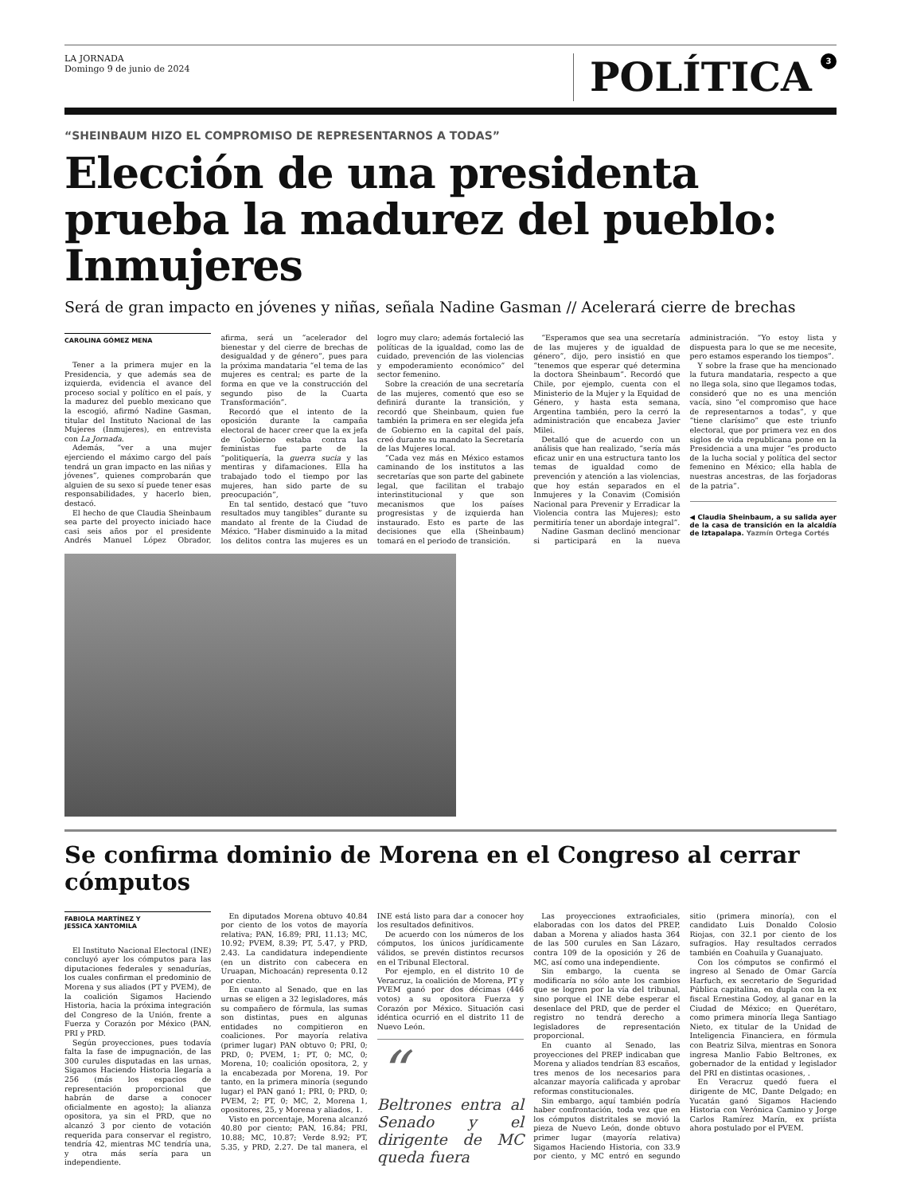LA JORNADA
Domingo 9 de junio de 2024
POLÍTICA
3
“SHEINBAUM HIZO EL COMPROMISO DE REPRESENTARNOS A TODAS”
Elección de una presidenta prueba la madurez del pueblo: Inmujeres
Será de gran impacto en jóvenes y niñas, señala Nadine Gasman // Acelerará cierre de brechas
CAROLINA GÓMEZ MENA
Tener a la primera mujer en la Presidencia, y que además sea de izquierda, evidencia el avance del proceso social y político en el país, y la madurez del pueblo mexicano que la escogió, afirmó Nadine Gasman, titular del Instituto Nacional de las Mujeres (Inmujeres), en entrevista con La Jornada.
Además, “ver a una mujer ejerciendo el máximo cargo del país tendrá un gran impacto en las niñas y jóvenes”, quienes comprobarán que alguien de su sexo sí puede tener esas responsabilidades, y hacerlo bien, destacó.
El hecho de que Claudia Sheinbaum sea parte del proyecto iniciado hace casi seis años por el presidente Andrés Manuel López Obrador, afirma, será un “acelerador del bienestar y del cierre de brechas de desigualdad y de género”, pues para la próxima mandataria “el tema de las mujeres es central; es parte de la forma en que ve la construcción del segundo piso de la Cuarta Transformación”.
Recordó que el intento de la oposición durante la campaña electoral de hacer creer que la ex jefa de Gobierno estaba contra las feministas fue parte de la “politiquería, la guerra sucia y las mentiras y difamaciones. Ella ha trabajado todo el tiempo por las mujeres, han sido parte de su preocupación”,
En tal sentido, destacó que “tuvo resultados muy tangibles” durante su mandato al frente de la Ciudad de México. “Haber disminuido a la mitad los delitos contra las mujeres es un logro muy claro; además fortaleció las políticas de la igualdad, como las de cuidado, prevención de las violencias y empoderamiento económico” del sector femenino.
Sobre la creación de una secretaría de las mujeres, comentó que eso se definirá durante la transición, y recordó que Sheinbaum, quien fue también la primera en ser elegida jefa de Gobierno en la capital del país, creó durante su mandato la Secretaría de las Mujeres local.
“Cada vez más en México estamos caminando de los institutos a las secretarías que son parte del gabinete legal, que facilitan el trabajo interinstitucional y que son mecanismos que los países progresistas y de izquierda han instaurado. Esto es parte de las decisiones que ella (Sheinbaum) tomará en el periodo de transición.
“Esperamos que sea una secretaría de las mujeres y de igualdad de género”, dijo, pero insistió en que “tenemos que esperar qué determina la doctora Sheinbaum”. Recordó que Chile, por ejemplo, cuenta con el Ministerio de la Mujer y la Equidad de Género, y hasta esta semana, Argentina también, pero la cerró la administración que encabeza Javier Milei.
Detalló que de acuerdo con un análisis que han realizado, “sería más eficaz unir en una estructura tanto los temas de igualdad como de prevención y atención a las violencias, que hoy están separados en el Inmujeres y la Conavim (Comisión Nacional para Prevenir y Erradicar la Violencia contra las Mujeres); esto permitiría tener un abordaje integral”.
Nadine Gasman declinó mencionar si participará en la nueva administración. “Yo estoy lista y dispuesta para lo que se me necesite, pero estamos esperando los tiempos”.
Y sobre la frase que ha mencionado la futura mandataria, respecto a que no llega sola, sino que llegamos todas, consideró que no es una mención vacía, sino “el compromiso que hace de representarnos a todas”, y que “tiene clarísimo” que este triunfo electoral, que por primera vez en dos siglos de vida republicana pone en la Presidencia a una mujer “es producto de la lucha social y política del sector femenino en México; ella habla de nuestras ancestras, de las forjadoras de la patria”.
◀ Claudia Sheinbaum, a su salida ayer de la casa de transición en la alcaldía de Iztapalapa. Yazmín Ortega Cortés
Se confirma dominio de Morena en el Congreso al cerrar cómputos
FABIOLA MARTÍNEZ Y
JESSICA XANTOMILA
El Instituto Nacional Electoral (INE) concluyó ayer los cómputos para las diputaciones federales y senadurías, los cuales confirman el predominio de Morena y sus aliados (PT y PVEM), de la coalición Sigamos Haciendo Historia, hacia la próxima integración del Congreso de la Unión, frente a Fuerza y Corazón por México (PAN, PRI y PRD.
Según proyecciones, pues todavía falta la fase de impugnación, de las 300 curules disputadas en las urnas, Sigamos Haciendo Historia llegaría a 256 (más los espacios de representación proporcional que habrán de darse a conocer oficialmente en agosto); la alianza opositora, ya sin el PRD, que no alcanzó 3 por ciento de votación requerida para conservar el registro, tendría 42, mientras MC tendría una, y otra más sería para un independiente.
En diputados Morena obtuvo 40.84 por ciento de los votos de mayoría relativa; PAN, 16.89; PRI, 11.13; MC, 10.92; PVEM, 8.39; PT, 5.47, y PRD, 2.43. La candidatura independiente (en un distrito con cabecera en Uruapan, Michoacán) representa 0.12 por ciento.
En cuanto al Senado, que en las urnas se eligen a 32 legisladores, más su compañero de fórmula, las sumas son distintas, pues en algunas entidades no compitieron en coaliciones. Por mayoría relativa (primer lugar) PAN obtuvo 0; PRI, 0; PRD, 0; PVEM, 1; PT, 0; MC, 0; Morena, 10; coalición opositora, 2, y la encabezada por Morena, 19. Por tanto, en la primera minoría (segundo lugar) el PAN ganó 1; PRI, 0; PRD, 0; PVEM, 2; PT, 0; MC, 2, Morena 1, opositores, 25, y Morena y aliados, 1.
Visto en porcentaje, Morena alcanzó 40.80 por ciento; PAN, 16.84; PRI, 10.88; MC, 10.87; Verde 8.92; PT, 5.35, y PRD, 2.27. De tal manera, el INE está listo para dar a conocer hoy los resultados definitivos.
De acuerdo con los números de los cómputos, los únicos jurídicamente válidos, se prevén distintos recursos en el Tribunal Electoral.
Por ejemplo, en el distrito 10 de Veracruz, la coalición de Morena, PT y PVEM ganó por dos décimas (446 votos) a su opositora Fuerza y Corazón por México. Situación casi idéntica ocurrió en el distrito 11 de Nuevo León.
“
Beltrones entra al Senado y el dirigente de MC queda fuera
Las proyecciones extraoficiales, elaboradas con los datos del PREP, daban a Morena y aliados hasta 364 de las 500 curules en San Lázaro, contra 109 de la oposición y 26 de MC, así como una independiente.
Sin embargo, la cuenta se modificaría no sólo ante los cambios que se logren por la vía del tribunal, sino porque el INE debe esperar el desenlace del PRD, que de perder el registro no tendrá derecho a legisladores de representación proporcional.
En cuanto al Senado, las proyecciones del PREP indicaban que Morena y aliados tendrían 83 escaños, tres menos de los necesarios para alcanzar mayoría calificada y aprobar reformas constitucionales.
Sin embargo, aquí también podría haber confrontación, toda vez que en los cómputos distritales se movió la pieza de Nuevo León, donde obtuvo primer lugar (mayoría relativa) Sigamos Haciendo Historia, con 33.9 por ciento, y MC entró en segundo sitio (primera minoría), con el candidato Luis Donaldo Colosio Riojas, con 32.1 por ciento de los sufragios. Hay resultados cerrados también en Coahuila y Guanajuato.
Con los cómputos se confirmó el ingreso al Senado de Omar García Harfuch, ex secretario de Seguridad Pública capitalina, en dupla con la ex fiscal Ernestina Godoy, al ganar en la Ciudad de México; en Querétaro, como primera minoría llega Santiago Nieto, ex titular de la Unidad de Inteligencia Financiera, en fórmula con Beatriz Silva, mientras en Sonora ingresa Manlio Fabio Beltrones, ex gobernador de la entidad y legislador del PRI en distintas ocasiones, .
En Veracruz quedó fuera el dirigente de MC, Dante Delgado; en Yucatán ganó Sigamos Haciendo Historia con Verónica Camino y Jorge Carlos Ramírez Marín, ex priísta ahora postulado por el PVEM.